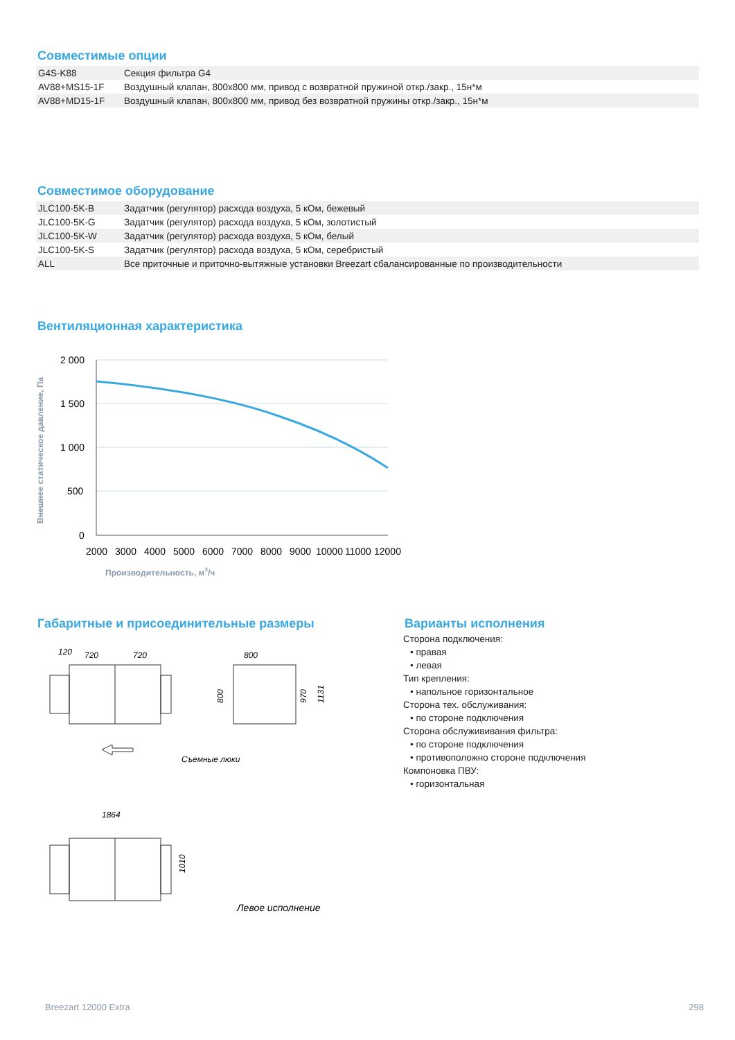Совместимые опции
| G4S-K88 | Секция фильтра G4 |
| AV88+MS15-1F | Воздушный клапан, 800x800 мм, привод с возвратной пружиной откр./закр., 15н*м |
| AV88+MD15-1F | Воздушный клапан, 800x800 мм, привод без возвратной пружины откр./закр., 15н*м |
Совместимое оборудование
| JLC100-5K-B | Задатчик (регулятор) расхода воздуха, 5 кОм, бежевый |
| JLC100-5K-G | Задатчик (регулятор) расхода воздуха, 5 кОм, золотистый |
| JLC100-5K-W | Задатчик (регулятор) расхода воздуха, 5 кОм, белый |
| JLC100-5K-S | Задатчик (регулятор) расхода воздуха, 5 кОм, серебристый |
| ALL | Все приточные и приточно-вытяжные установки Breezart сбалансированные по производительности |
Вентиляционная характеристика
Внешнее статическое давление, Па
2 000
1 500
1 000
500
0
2000
3000
4000
5000
6000
7000
8000
9000
10000
11000
12000
Производительность, м3/ч
Габаритные и присоединительные размеры
120
720
720
800
800
970
1131
Съемные люки
1864
1010
Левое исполнение
Варианты исполнения
Сторона подключения:
• правая
• левая
Тип крепления:
• напольное горизонтальное
Сторона тех. обслуживания:
• по стороне подключения
Сторона обслужививания фильтра:
• по стороне подключения
• противоположно стороне подключения
Компоновка ПВУ:
• горизонтальная
Breezart 12000 Extra 298